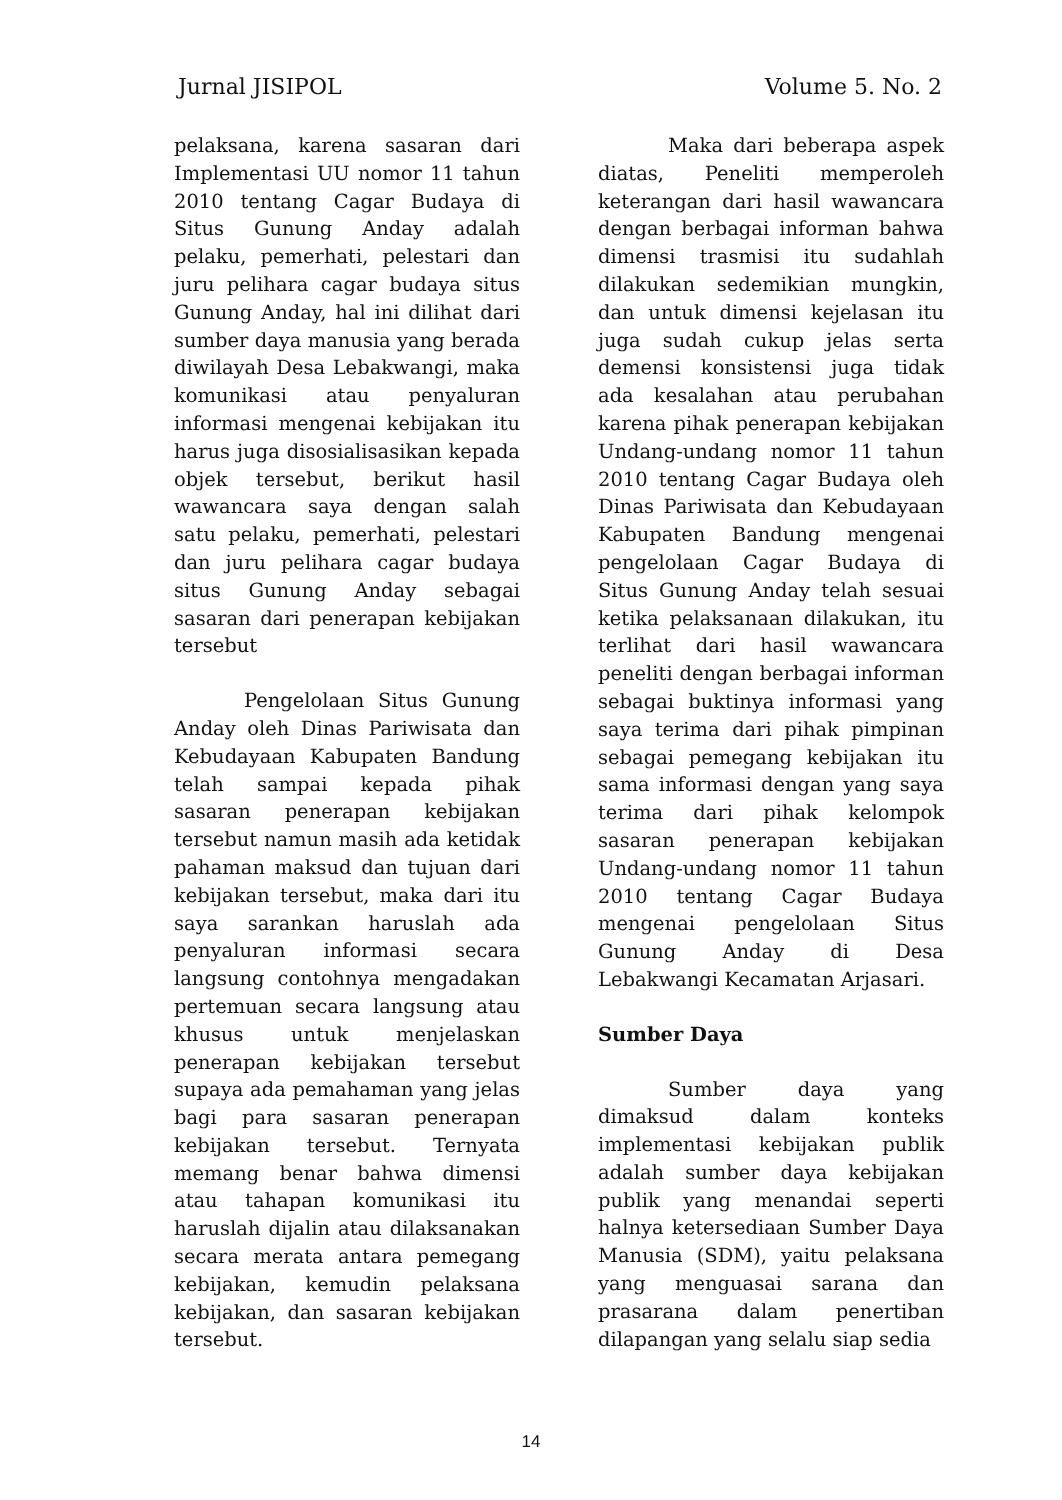Jurnal JISIPOL Volume 5. No. 2
pelaksana, karena sasaran dari Implementasi UU nomor 11 tahun 2010 tentang Cagar Budaya di Situs Gunung Anday adalah pelaku, pemerhati, pelestari dan juru pelihara cagar budaya situs Gunung Anday, hal ini dilihat dari sumber daya manusia yang berada diwilayah Desa Lebakwangi, maka komunikasi atau penyaluran informasi mengenai kebijakan itu harus juga disosialisasikan kepada objek tersebut, berikut hasil wawancara saya dengan salah satu pelaku, pemerhati, pelestari dan juru pelihara cagar budaya situs Gunung Anday sebagai sasaran dari penerapan kebijakan tersebut
Pengelolaan Situs Gunung Anday oleh Dinas Pariwisata dan Kebudayaan Kabupaten Bandung telah sampai kepada pihak sasaran penerapan kebijakan tersebut namun masih ada ketidak pahaman maksud dan tujuan dari kebijakan tersebut, maka dari itu saya sarankan haruslah ada penyaluran informasi secara langsung contohnya mengadakan pertemuan secara langsung atau khusus untuk menjelaskan penerapan kebijakan tersebut supaya ada pemahaman yang jelas bagi para sasaran penerapan kebijakan tersebut. Ternyata memang benar bahwa dimensi atau tahapan komunikasi itu haruslah dijalin atau dilaksanakan secara merata antara pemegang kebijakan, kemudin pelaksana kebijakan, dan sasaran kebijakan tersebut.
Maka dari beberapa aspek diatas, Peneliti memperoleh keterangan dari hasil wawancara dengan berbagai informan bahwa dimensi trasmisi itu sudahlah dilakukan sedemikian mungkin, dan untuk dimensi kejelasan itu juga sudah cukup jelas serta demensi konsistensi juga tidak ada kesalahan atau perubahan karena pihak penerapan kebijakan Undang-undang nomor 11 tahun 2010 tentang Cagar Budaya oleh Dinas Pariwisata dan Kebudayaan Kabupaten Bandung mengenai pengelolaan Cagar Budaya di Situs Gunung Anday telah sesuai ketika pelaksanaan dilakukan, itu terlihat dari hasil wawancara peneliti dengan berbagai informan sebagai buktinya informasi yang saya terima dari pihak pimpinan sebagai pemegang kebijakan itu sama informasi dengan yang saya terima dari pihak kelompok sasaran penerapan kebijakan Undang-undang nomor 11 tahun 2010 tentang Cagar Budaya mengenai pengelolaan Situs Gunung Anday di Desa Lebakwangi Kecamatan Arjasari.
Sumber Daya
Sumber daya yang dimaksud dalam konteks implementasi kebijakan publik adalah sumber daya kebijakan publik yang menandai seperti halnya ketersediaan Sumber Daya Manusia (SDM), yaitu pelaksana yang menguasai sarana dan prasarana dalam penertiban dilapangan yang selalu siap sedia
14